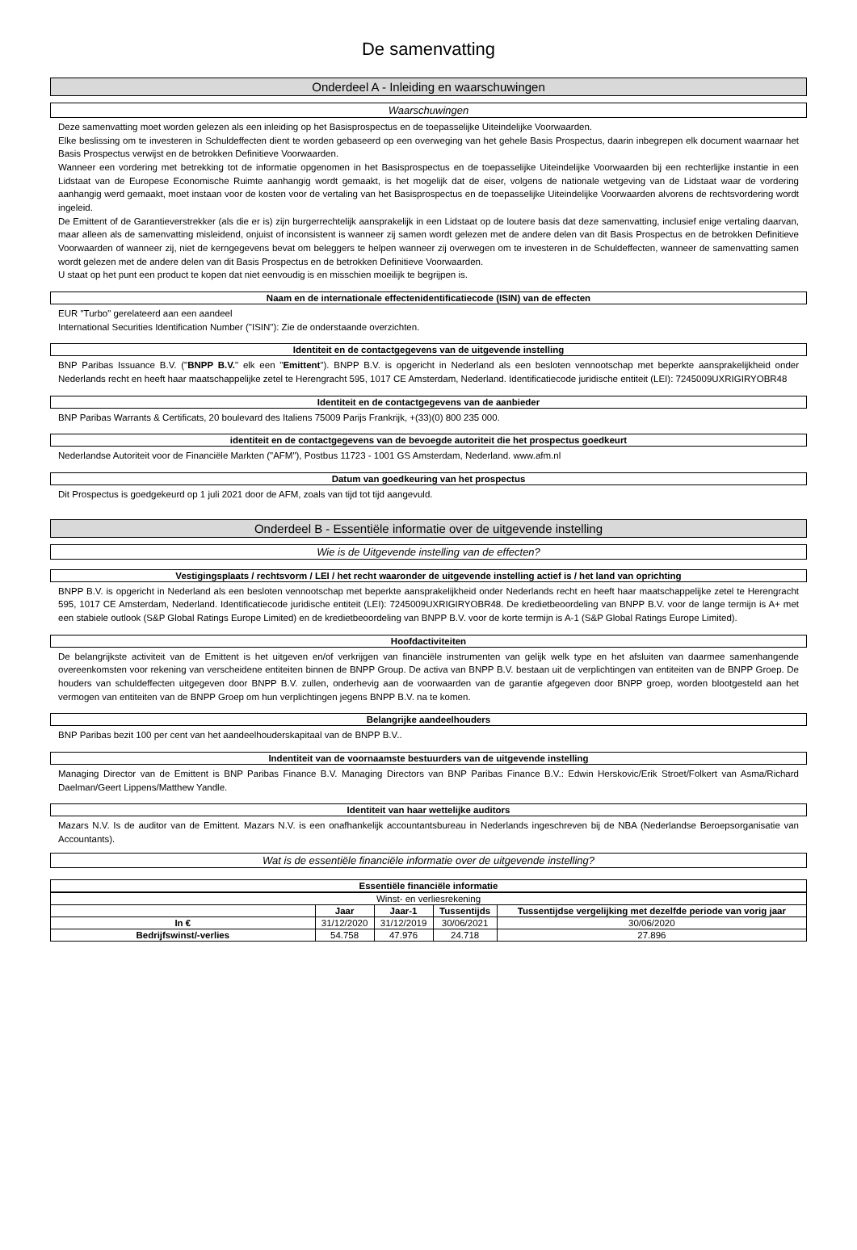De samenvatting
Onderdeel A - Inleiding en waarschuwingen
Waarschuwingen
Deze samenvatting moet worden gelezen als een inleiding op het Basisprospectus en de toepasselijke Uiteindelijke Voorwaarden.
Elke beslissing om te investeren in Schuldeffecten dient te worden gebaseerd op een overweging van het gehele Basis Prospectus, daarin inbegrepen elk document waarnaar het Basis Prospectus verwijst en de betrokken Definitieve Voorwaarden.
Wanneer een vordering met betrekking tot de informatie opgenomen in het Basisprospectus en de toepasselijke Uiteindelijke Voorwaarden bij een rechterlijke instantie in een Lidstaat van de Europese Economische Ruimte aanhangig wordt gemaakt, is het mogelijk dat de eiser, volgens de nationale wetgeving van de Lidstaat waar de vordering aanhangig werd gemaakt, moet instaan voor de kosten voor de vertaling van het Basisprospectus en de toepasselijke Uiteindelijke Voorwaarden alvorens de rechtsvordering wordt ingeleid.
De Emittent of de Garantieverstrekker (als die er is) zijn burgerrechtelijk aansprakelijk in een Lidstaat op de loutere basis dat deze samenvatting, inclusief enige vertaling daarvan, maar alleen als de samenvatting misleidend, onjuist of inconsistent is wanneer zij samen wordt gelezen met de andere delen van dit Basis Prospectus en de betrokken Definitieve Voorwaarden of wanneer zij, niet de kerngegevens bevat om beleggers te helpen wanneer zij overwegen om te investeren in de Schuldeffecten, wanneer de samenvatting samen wordt gelezen met de andere delen van dit Basis Prospectus en de betrokken Definitieve Voorwaarden.
U staat op het punt een product te kopen dat niet eenvoudig is en misschien moeilijk te begrijpen is.
Naam en de internationale effectenidentificatiecode (ISIN) van de effecten
EUR "Turbo" gerelateerd aan een aandeel
International Securities Identification Number ("ISIN"): Zie de onderstaande overzichten.
Identiteit en de contactgegevens van de uitgevende instelling
BNP Paribas Issuance B.V. ("BNPP B.V." elk een "Emittent"). BNPP B.V. is opgericht in Nederland als een besloten vennootschap met beperkte aansprakelijkheid onder Nederlands recht en heeft haar maatschappelijke zetel te Herengracht 595, 1017 CE Amsterdam, Nederland. Identificatiecode juridische entiteit (LEI): 7245009UXRIGIRYOBR48
Identiteit en de contactgegevens van de aanbieder
BNP Paribas Warrants & Certificats, 20 boulevard des Italiens 75009 Parijs Frankrijk, +(33)(0) 800 235 000.
identiteit en de contactgegevens van de bevoegde autoriteit die het prospectus goedkeurt
Nederlandse Autoriteit voor de Financiële Markten ("AFM"), Postbus 11723 - 1001 GS Amsterdam, Nederland. www.afm.nl
Datum van goedkeuring van het prospectus
Dit Prospectus is goedgekeurd op 1 juli 2021 door de AFM, zoals van tijd tot tijd aangevuld.
Onderdeel B - Essentiële informatie over de uitgevende instelling
Wie is de Uitgevende instelling van de effecten?
Vestigingsplaats / rechtsvorm / LEI / het recht waaronder de uitgevende instelling actief is / het land van oprichting
BNPP B.V. is opgericht in Nederland als een besloten vennootschap met beperkte aansprakelijkheid onder Nederlands recht en heeft haar maatschappelijke zetel te Herengracht 595, 1017 CE Amsterdam, Nederland. Identificatiecode juridische entiteit (LEI): 7245009UXRIGIRYOBR48. De kredietbeoordeling van BNPP B.V. voor de lange termijn is A+ met een stabiele outlook (S&P Global Ratings Europe Limited) en de kredietbeoordeling van BNPP B.V. voor de korte termijn is A-1 (S&P Global Ratings Europe Limited).
Hoofdactiviteiten
De belangrijkste activiteit van de Emittent is het uitgeven en/of verkrijgen van financiële instrumenten van gelijk welk type en het afsluiten van daarmee samenhangende overeenkomsten voor rekening van verscheidene entiteiten binnen de BNPP Group. De activa van BNPP B.V. bestaan uit de verplichtingen van entiteiten van de BNPP Groep. De houders van schuldeffecten uitgegeven door BNPP B.V. zullen, onderhevig aan de voorwaarden van de garantie afgegeven door BNPP groep, worden blootgesteld aan het vermogen van entiteiten van de BNPP Groep om hun verplichtingen jegens BNPP B.V. na te komen.
Belangrijke aandeelhouders
BNP Paribas bezit 100 per cent van het aandeelhouderskapitaal van de BNPP B.V..
Indentiteit van de voornaamste bestuurders van de uitgevende instelling
Managing Director van de Emittent is BNP Paribas Finance B.V. Managing Directors van BNP Paribas Finance B.V.: Edwin Herskovic/Erik Stroet/Folkert van Asma/Richard Daelman/Geert Lippens/Matthew Yandle.
Identiteit van haar wettelijke auditors
Mazars N.V. Is de auditor van de Emittent. Mazars N.V. is een onafhankelijk accountantsbureau in Nederlands ingeschreven bij de NBA (Nederlandse Beroepsorganisatie van Accountants).
Wat is de essentiële financiële informatie over de uitgevende instelling?
Essentiële financiële informatie
| Winst- en verliesrekening | | | | |
| --- | --- | --- | --- | --- |
| | Jaar | Jaar-1 | Tussentijds | Tussentijdse vergelijking met dezelfde periode van vorig jaar |
| In € | 31/12/2020 | 31/12/2019 | 30/06/2021 | 30/06/2020 |
| Bedrijfswinst/-verlies | 54.758 | 47.976 | 24.718 | 27.896 |